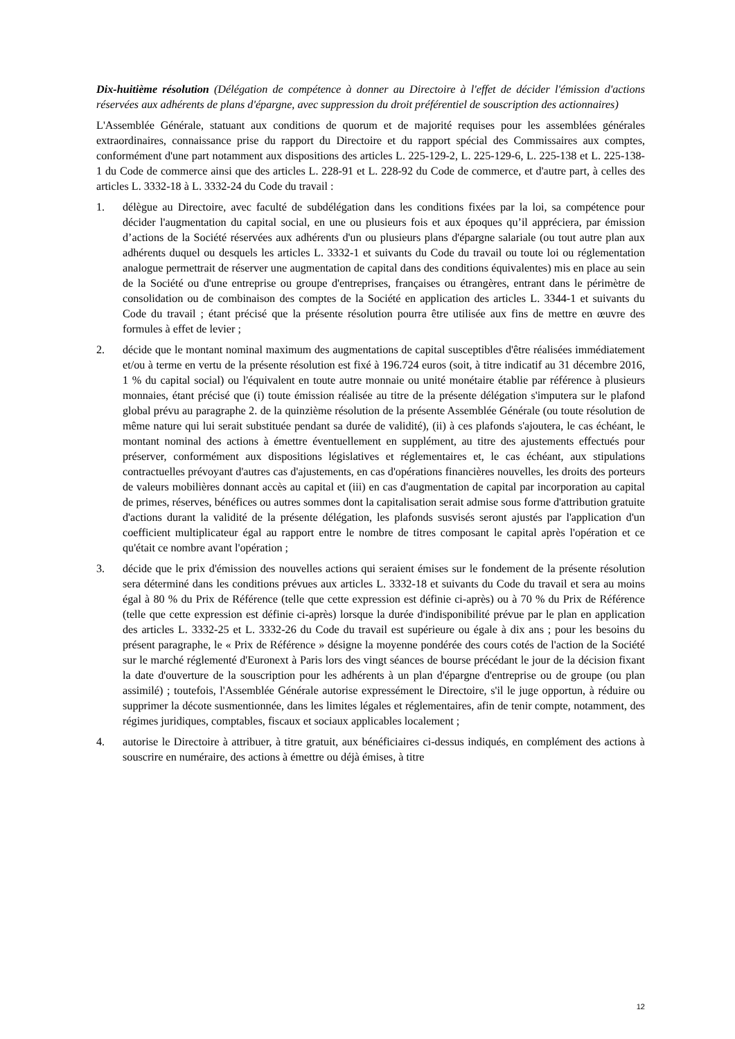Dix-huitième résolution (Délégation de compétence à donner au Directoire à l'effet de décider l'émission d'actions réservées aux adhérents de plans d'épargne, avec suppression du droit préférentiel de souscription des actionnaires)
L'Assemblée Générale, statuant aux conditions de quorum et de majorité requises pour les assemblées générales extraordinaires, connaissance prise du rapport du Directoire et du rapport spécial des Commissaires aux comptes, conformément d'une part notamment aux dispositions des articles L. 225-129-2, L. 225-129-6, L. 225-138 et L. 225-138-1 du Code de commerce ainsi que des articles L. 228-91 et L. 228-92 du Code de commerce, et d'autre part, à celles des articles L. 3332-18 à L. 3332-24 du Code du travail :
1. délègue au Directoire, avec faculté de subdélégation dans les conditions fixées par la loi, sa compétence pour décider l'augmentation du capital social, en une ou plusieurs fois et aux époques qu’il appréciera, par émission d’actions de la Société réservées aux adhérents d'un ou plusieurs plans d'épargne salariale (ou tout autre plan aux adhérents duquel ou desquels les articles L. 3332-1 et suivants du Code du travail ou toute loi ou réglementation analogue permettrait de réserver une augmentation de capital dans des conditions équivalentes) mis en place au sein de la Société ou d'une entreprise ou groupe d'entreprises, françaises ou étrangères, entrant dans le périmètre de consolidation ou de combinaison des comptes de la Société en application des articles L. 3344-1 et suivants du Code du travail ; étant précisé que la présente résolution pourra être utilisée aux fins de mettre en œuvre des formules à effet de levier ;
2. décide que le montant nominal maximum des augmentations de capital susceptibles d'être réalisées immédiatement et/ou à terme en vertu de la présente résolution est fixé à 196.724 euros (soit, à titre indicatif au 31 décembre 2016, 1 % du capital social) ou l'équivalent en toute autre monnaie ou unité monétaire établie par référence à plusieurs monnaies, étant précisé que (i) toute émission réalisée au titre de la présente délégation s'imputera sur le plafond global prévu au paragraphe 2. de la quinzième résolution de la présente Assemblée Générale (ou toute résolution de même nature qui lui serait substituée pendant sa durée de validité), (ii) à ces plafonds s'ajoutera, le cas échéant, le montant nominal des actions à émettre éventuellement en supplément, au titre des ajustements effectués pour préserver, conformément aux dispositions législatives et réglementaires et, le cas échéant, aux stipulations contractuelles prévoyant d'autres cas d'ajustements, en cas d'opérations financières nouvelles, les droits des porteurs de valeurs mobilières donnant accès au capital et (iii) en cas d'augmentation de capital par incorporation au capital de primes, réserves, bénéfices ou autres sommes dont la capitalisation serait admise sous forme d'attribution gratuite d'actions durant la validité de la présente délégation, les plafonds susvisés seront ajustés par l'application d'un coefficient multiplicateur égal au rapport entre le nombre de titres composant le capital après l'opération et ce qu'était ce nombre avant l'opération ;
3. décide que le prix d'émission des nouvelles actions qui seraient émises sur le fondement de la présente résolution sera déterminé dans les conditions prévues aux articles L. 3332-18 et suivants du Code du travail et sera au moins égal à 80 % du Prix de Référence (telle que cette expression est définie ci-après) ou à 70 % du Prix de Référence (telle que cette expression est définie ci-après) lorsque la durée d'indisponibilité prévue par le plan en application des articles L. 3332-25 et L. 3332-26 du Code du travail est supérieure ou égale à dix ans ; pour les besoins du présent paragraphe, le « Prix de Référence » désigne la moyenne pondérée des cours cotés de l'action de la Société sur le marché réglementé d'Euronext à Paris lors des vingt séances de bourse précédant le jour de la décision fixant la date d'ouverture de la souscription pour les adhérents à un plan d'épargne d'entreprise ou de groupe (ou plan assimilé) ; toutefois, l'Assemblée Générale autorise expressément le Directoire, s'il le juge opportun, à réduire ou supprimer la décote susmentionnée, dans les limites légales et réglementaires, afin de tenir compte, notamment, des régimes juridiques, comptables, fiscaux et sociaux applicables localement ;
4. autorise le Directoire à attribuer, à titre gratuit, aux bénéficiaires ci-dessus indiqués, en complément des actions à souscrire en numéraire, des actions à émettre ou déjà émises, à titre
12